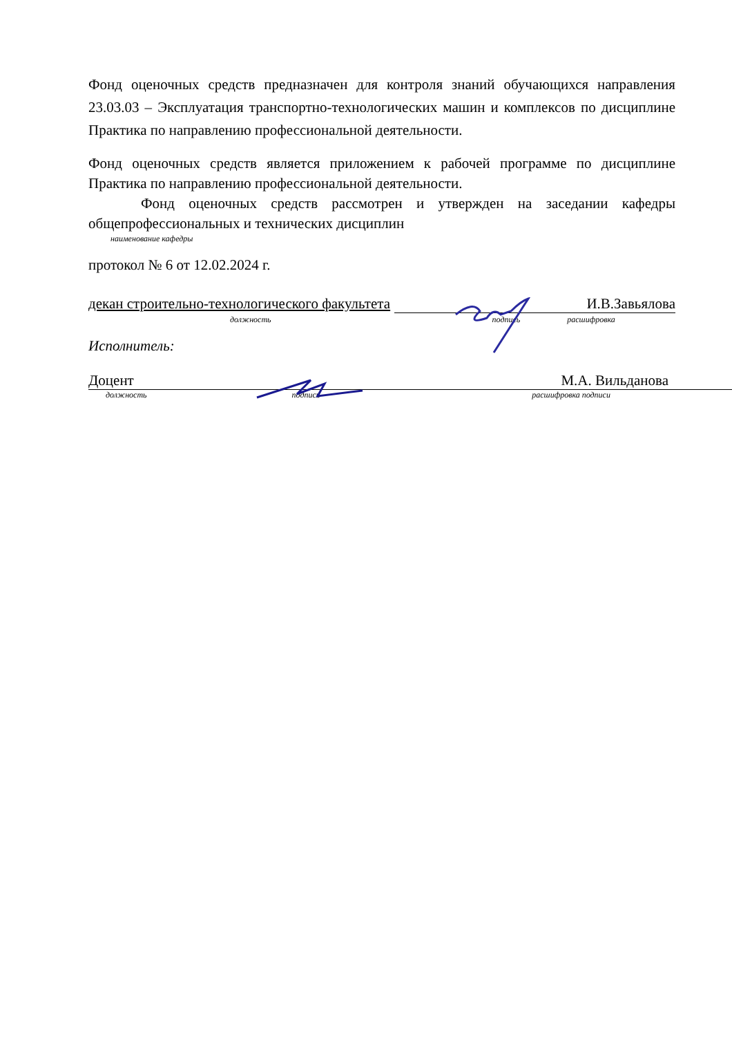Фонд оценочных средств предназначен для контроля знаний обучающихся направления 23.03.03 – Эксплуатация транспортно-технологических машин и комплексов по дисциплине Практика по направлению профессиональной деятельности.
Фонд оценочных средств является приложением к рабочей программе по дисциплине Практика по направлению профессиональной деятельности.
Фонд оценочных средств рассмотрен и утвержден на заседании кафедры общепрофессиональных и технических дисциплин
наименование кафедры
протокол № 6 от 12.02.2024 г.
декан строительно-технологического факультета И.В.Завьялова
должность подпись расшифровка
Исполнитель:
Доцент М.А. Вильданова
должность подпись расшифровка подписи